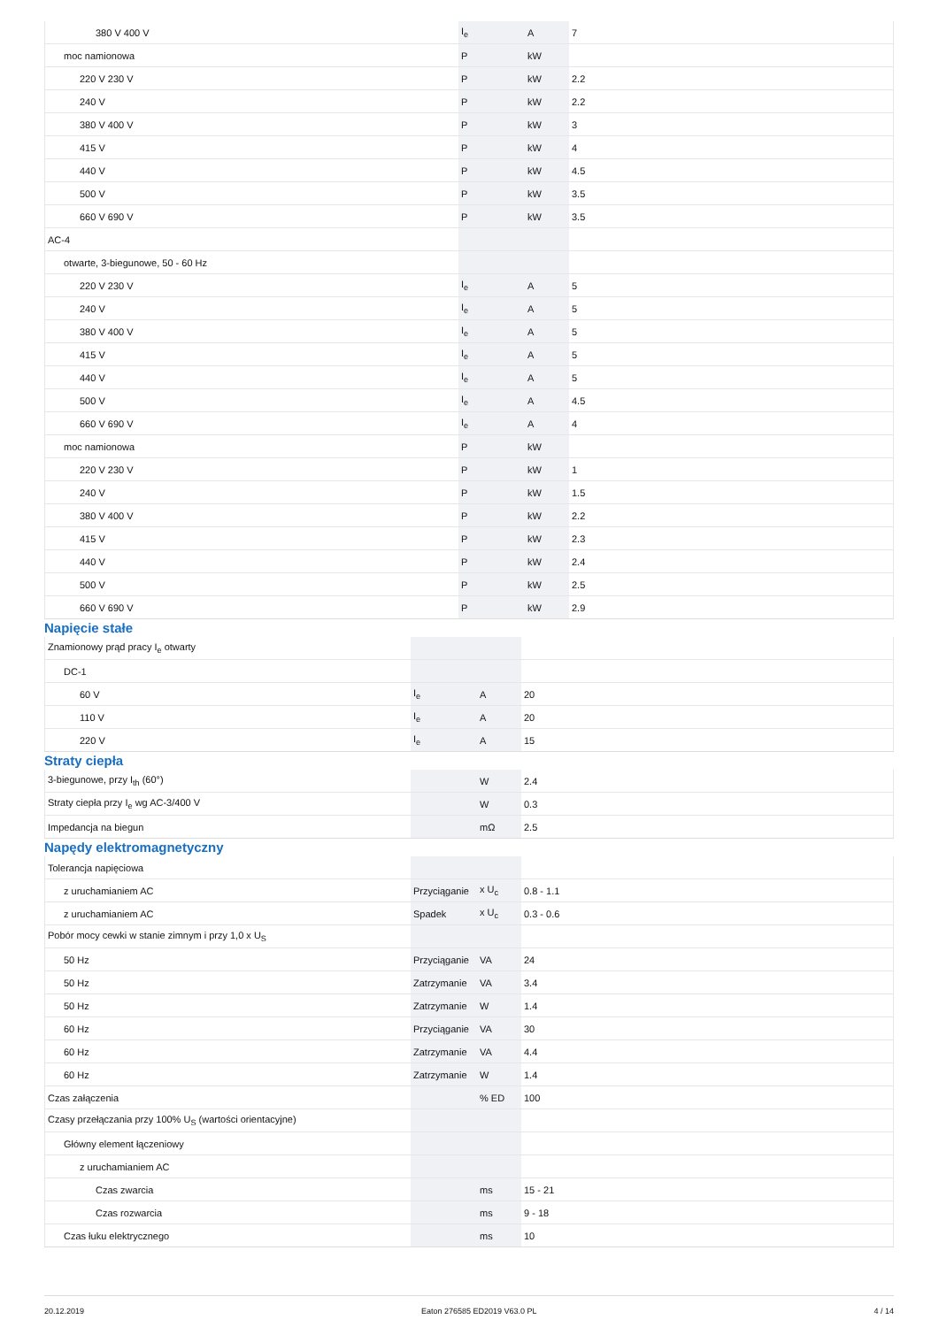| 380 V 400 V | I<sub>e</sub> | A | 7 |
| moc namionowa | P | kW | |
| 220 V 230 V | P | kW | 2.2 |
| 240 V | P | kW | 2.2 |
| 380 V 400 V | P | kW | 3 |
| 415 V | P | kW | 4 |
| 440 V | P | kW | 4.5 |
| 500 V | P | kW | 3.5 |
| 660 V 690 V | P | kW | 3.5 |
| AC-4 | | | |
| otwarte, 3-biegunowe, 50 - 60 Hz | | | |
| 220 V 230 V | I<sub>e</sub> | A | 5 |
| 240 V | I<sub>e</sub> | A | 5 |
| 380 V 400 V | I<sub>e</sub> | A | 5 |
| 415 V | I<sub>e</sub> | A | 5 |
| 440 V | I<sub>e</sub> | A | 5 |
| 500 V | I<sub>e</sub> | A | 4.5 |
| 660 V 690 V | I<sub>e</sub> | A | 4 |
| moc namionowa | P | kW | |
| 220 V 230 V | P | kW | 1 |
| 240 V | P | kW | 1.5 |
| 380 V 400 V | P | kW | 2.2 |
| 415 V | P | kW | 2.3 |
| 440 V | P | kW | 2.4 |
| 500 V | P | kW | 2.5 |
| 660 V 690 V | P | kW | 2.9 |
Napięcie stałe
| Znamionowy prąd pracy I<sub>e</sub> otwarty | | | |
| DC-1 | | | |
| 60 V | I<sub>e</sub> | A | 20 |
| 110 V | I<sub>e</sub> | A | 20 |
| 220 V | I<sub>e</sub> | A | 15 |
Straty ciepła
| 3-biegunowe, przy I<sub>th</sub> (60°) | | W | 2.4 |
| Straty ciepła przy I<sub>e</sub> wg AC-3/400 V | | W | 0.3 |
| Impedancja na biegun | | mΩ | 2.5 |
Napędy elektromagnetyczny
| Tolerancja napięciowa | | | |
| z uruchamianiem AC | Przyciąganie | x U<sub>c</sub> | 0.8 - 1.1 |
| z uruchamianiem AC | Spadek | x U<sub>c</sub> | 0.3 - 0.6 |
| Pobór mocy cewki w stanie zimnym i przy 1,0 x U<sub>S</sub> | | | |
| 50 Hz | Przyciąganie | VA | 24 |
| 50 Hz | Zatrzymanie | VA | 3.4 |
| 50 Hz | Zatrzymanie | W | 1.4 |
| 60 Hz | Przyciąganie | VA | 30 |
| 60 Hz | Zatrzymanie | VA | 4.4 |
| 60 Hz | Zatrzymanie | W | 1.4 |
| Czas załączenia | | % ED | 100 |
| Czasy przełączania przy 100% U<sub>S</sub> (wartości orientacyjne) | | | |
| Główny element łączeniowy | | | |
| z uruchamianiem AC | | | |
| Czas zwarcia | | ms | 15 - 21 |
| Czas rozwarcia | | ms | 9 - 18 |
| Czas łuku elektrycznego | | ms | 10 |
20.12.2019 Eaton 276585 ED2019 V63.0 PL 4 / 14